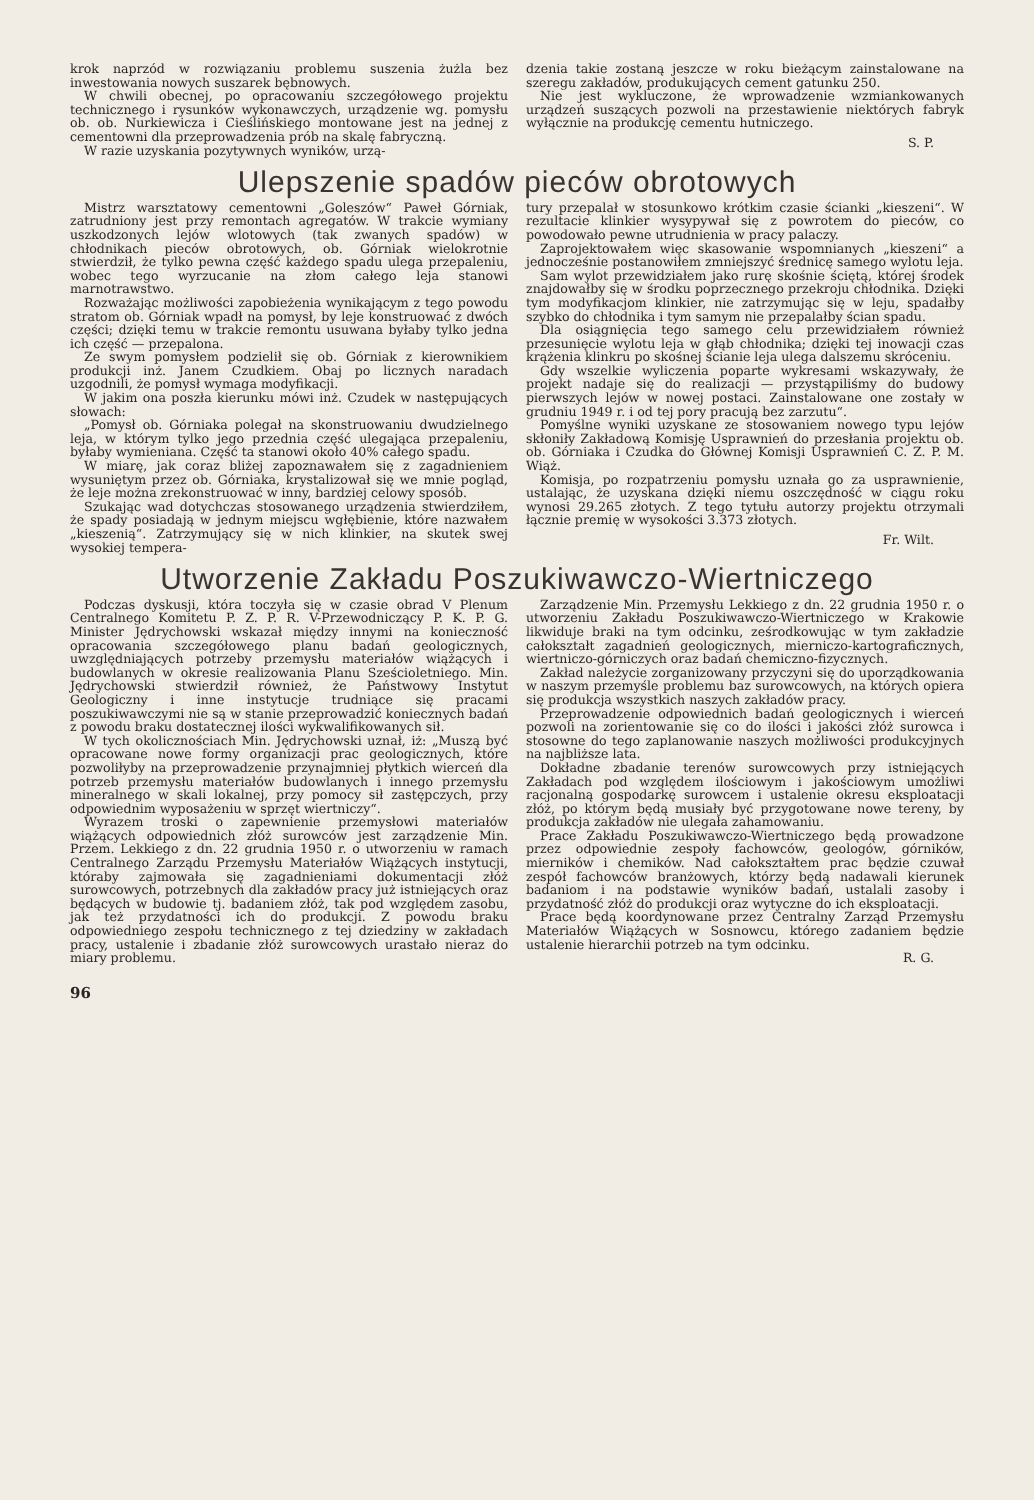krok naprzód w rozwiązaniu problemu suszenia żużla bez inwestowania nowych suszarek bębnowych.
W chwili obecnej, po opracowaniu szczegółowego projektu technicznego i rysunków wykonawczych, urządzenie wg. pomysłu ob. ob. Nurkiewicza i Cieślińskiego montowane jest na jednej z cementowni dla przeprowadzenia prób na skalę fabryczną.
W razie uzyskania pozytywnych wyników, urzą-
dzenia takie zostaną jeszcze w roku bieżącym zainstalowane na szeregu zakładów, produkujących cement gatunku 250.
Nie jest wykluczone, że wprowadzenie wzmiankowanych urządzeń suszących pozwoli na przestawienie niektórych fabryk wyłącznie na produkcję cementu hutniczego.
S. P.
Ulepszenie spadów pieców obrotowych
Mistrz warsztatowy cementowni „Goleszów“ Paweł Górniak, zatrudniony jest przy remontach agregatów. W trakcie wymiany uszkodzonych lejów wlotowych (tak zwanych spadów) w chłodnikach pieców obrotowych, ob. Górniak wielokrotnie stwierdził, że tylko pewna część każdego spadu ulega przepaleniu, wobec tego wyrzucanie na złom całego leja stanowi marnotrawstwo.
Rozważając możliwości zapobieżenia wynikającym z tego powodu stratom ob. Górniak wpadł na pomysł, by leje konstruować z dwóch części; dzięki temu w trakcie remontu usuwana byłaby tylko jedna ich część — przepalona.
Ze swym pomysłem podzielił się ob. Górniak z kierownikiem produkcji inż. Janem Czudkiem. Obaj po licznych naradach uzgodnili, że pomysł wymaga modyfikacji.
W jakim ona poszła kierunku mówi inż. Czudek w następujących słowach:
„Pomysł ob. Górniaka polegał na skonstruowaniu dwudzielnego leja, w którym tylko jego przednia część ulegająca przepaleniu, byłaby wymieniana. Część ta stanowi około 40% całego spadu.
W miarę, jak coraz bliżej zapoznawałem się z zagadnieniem wysuniętym przez ob. Górniaka, krystalizował się we mnie pogląd, że leje można zrekonstruować w inny, bardziej celowy sposób.
Szukając wad dotychczas stosowanego urządzenia stwierdziłem, że spady posiadają w jednym miejscu wgłębienie, które nazwałem „kieszenią“. Zatrzymujący się w nich klinkier, na skutek swej wysokiej tempera-
tury przepalał w stosunkowo krótkim czasie ścianki „kieszeni“. W rezultacie klinkier wysypywał się z powrotem do pieców, co powodowało pewne utrudnienia w pracy palaczy.
Zaprojektowałem więc skasowanie wspomnianych „kieszeni“ a jednocześnie postanowiłem zmniejszyć średnicę samego wylotu leja.
Sam wylot przewidziałem jako rurę skośnie ściętą, której środek znajdowałby się w środku poprzecznego przekroju chłodnika. Dzięki tym modyfikacjom klinkier, nie zatrzymując się w leju, spadałby szybko do chłodnika i tym samym nie przepalałby ścian spadu.
Dla osiągnięcia tego samego celu przewidziałem również przesunięcie wylotu leja w głąb chłodnika; dzięki tej inowacji czas krążenia klinkru po skośnej ścianie leja ulega dalszemu skróceniu.
Gdy wszelkie wyliczenia poparte wykresami wskazywały, że projekt nadaje się do realizacji — przystąpiliśmy do budowy pierwszych lejów w nowej postaci. Zainstalowane one zostały w grudniu 1949 r. i od tej pory pracują bez zarzutu“.
Pomyślne wyniki uzyskane ze stosowaniem nowego typu lejów skłoniły Zakładową Komisję Usprawnień do przesłania projektu ob. ob. Górniaka i Czudka do Głównej Komisji Usprawnień C. Z. P. M. Wiąż.
Komisja, po rozpatrzeniu pomysłu uznała go za usprawnienie, ustalając, że uzyskana dzięki niemu oszczędność w ciągu roku wynosi 29.265 złotych. Z tego tytułu autorzy projektu otrzymali łącznie premię w wysokości 3.373 złotych.
Fr. Wilt.
Utworzenie Zakładu Poszukiwawczo-Wiertniczego
Podczas dyskusji, która toczyła się w czasie obrad V Plenum Centralnego Komitetu P. Z. P. R. V-Przewodniczący P. K. P. G. Minister Jędrychowski wskazał między innymi na konieczność opracowania szczegółowego planu badań geologicznych, uwzględniających potrzeby przemysłu materiałów wiążących i budowlanych w okresie realizowania Planu Sześcioletniego. Min. Jędrychowski stwierdził również, że Państwowy Instytut Geologiczny i inne instytucje trudniące się pracami poszukiwawczymi nie są w stanie przeprowadzić koniecznych badań z powodu braku dostatecznej ilości wykwalifikowanych sił.
W tych okolicznościach Min. Jędrychowski uznał, iż: „Muszą być opracowane nowe formy organizacji prac geologicznych, które pozwoliłyby na przeprowadzenie przynajmniej płytkich wierceń dla potrzeb przemysłu materiałów budowlanych i innego przemysłu mineralnego w skali lokalnej, przy pomocy sił zastępczych, przy odpowiednim wyposażeniu w sprzęt wiertniczy“.
Wyrazem troski o zapewnienie przemysłowi materiałów wiążących odpowiednich złóż surowców jest zarządzenie Min. Przem. Lekkiego z dn. 22 grudnia 1950 r. o utworzeniu w ramach Centralnego Zarządu Przemysłu Materiałów Wiążących instytucji, któraby zajmowała się zagadnieniami dokumentacji złóż surowcowych, potrzebnych dla zakładów pracy już istniejących oraz będących w budowie tj. badaniem złóż, tak pod względem zasobu, jak też przydatności ich do produkcji. Z powodu braku odpowiedniego zespołu technicznego z tej dziedziny w zakładach pracy, ustalenie i zbadanie złóż surowcowych urastało nieraz do miary problemu.
Zarządzenie Min. Przemysłu Lekkiego z dn. 22 grudnia 1950 r. o utworzeniu Zakładu Poszukiwawczo-Wiertniczego w Krakowie likwiduje braki na tym odcinku, ześrodkowując w tym zakładzie całokształt zagadnień geologicznych, mierniczo-kartograficznych, wiertniczo-górniczych oraz badań chemiczno-fizycznych.
Zakład należycie zorganizowany przyczyni się do uporządkowania w naszym przemyśle problemu baz surowcowych, na których opiera się produkcja wszystkich naszych zakładów pracy.
Przeprowadzenie odpowiednich badań geologicznych i wierceń pozwoli na zorientowanie się co do ilości i jakości złóż surowca i stosowne do tego zaplanowanie naszych możliwości produkcyjnych na najbliższe lata.
Dokładne zbadanie terenów surowcowych przy istniejących Zakładach pod względem ilościowym i jakościowym umożliwi racjonalną gospodarkę surowcem i ustalenie okresu eksploatacji złóż, po którym będą musiały być przygotowane nowe tereny, by produkcja zakładów nie ulegała zahamowaniu.
Prace Zakładu Poszukiwawczo-Wiertniczego będą prowadzone przez odpowiednie zespoły fachowców, geologów, górników, mierników i chemików. Nad całokształtem prac będzie czuwał zespół fachowców branżowych, którzy będą nadawali kierunek badaniom i na podstawie wyników badań, ustalali zasoby i przydatność złóż do produkcji oraz wytyczne do ich eksploatacji.
Prace będą koordynowane przez Centralny Zarząd Przemysłu Materiałów Wiążących w Sosnowcu, którego zadaniem będzie ustalenie hierarchii potrzeb na tym odcinku.
R. G.
96